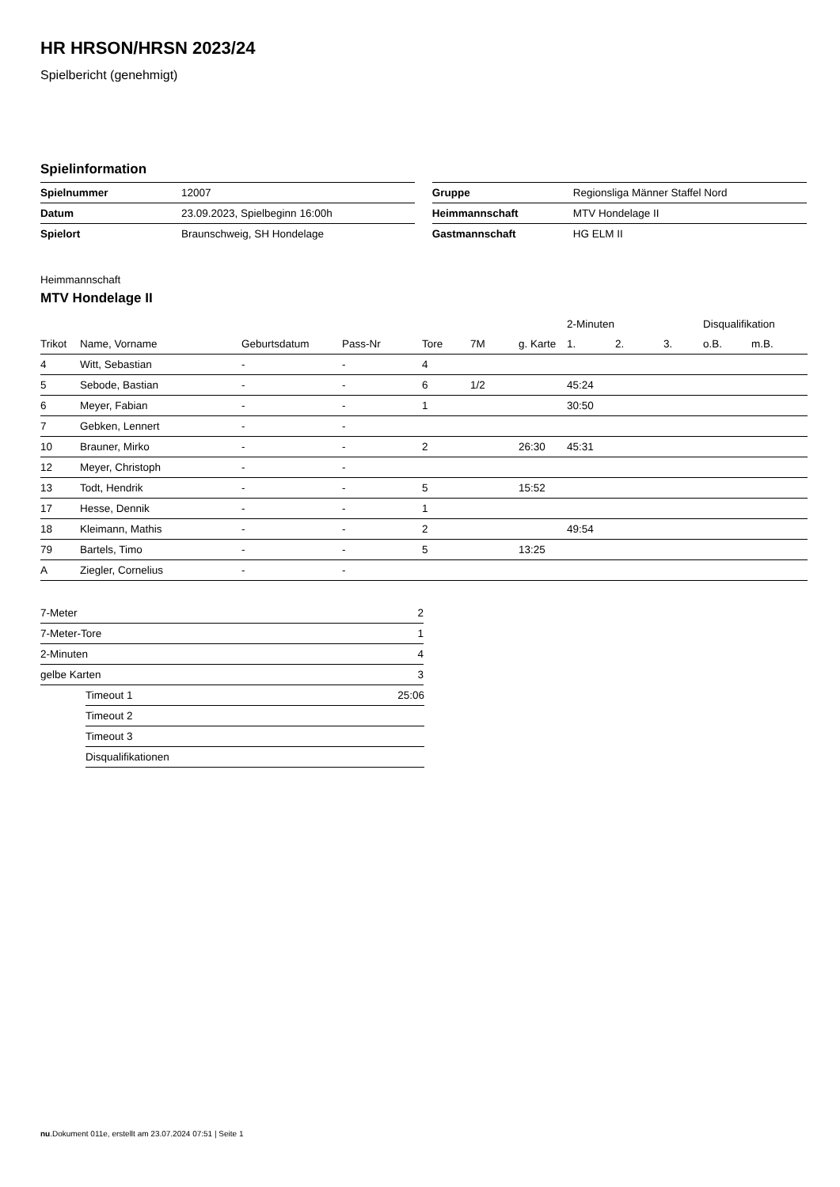HR HRSON/HRSN 2023/24
Spielbericht (genehmigt)
Spielinformation
| Spielnummer | 12007 |
| Datum | 23.09.2023, Spielbeginn 16:00h |
| Spielort | Braunschweig, SH Hondelage |
| Gruppe | Regionsliga Männer Staffel Nord |
| Heimmannschaft | MTV Hondelage II |
| Gastmannschaft | HG ELM II |
Heimmannschaft
MTV Hondelage II
| | | | | | | | 2-Minuten | | | Disqualifikation | |
| --- | --- | --- | --- | --- | --- | --- | --- | --- | --- | --- | --- |
| Trikot | Name, Vorname | Geburtsdatum | Pass-Nr | Tore | 7M | g. Karte | 1. | 2. | 3. | o.B. | m.B. |
| 4 | Witt, Sebastian | - | - | 4 | | | | | | | |
| 5 | Sebode, Bastian | - | - | 6 | 1/2 | | 45:24 | | | | |
| 6 | Meyer, Fabian | - | - | 1 | | | 30:50 | | | | |
| 7 | Gebken, Lennert | - | - | | | | | | | | |
| 10 | Brauner, Mirko | - | - | 2 | | 26:30 | 45:31 | | | | |
| 12 | Meyer, Christoph | - | - | | | | | | | | |
| 13 | Todt, Hendrik | - | - | 5 | | 15:52 | | | | | |
| 17 | Hesse, Dennik | - | - | 1 | | | | | | | |
| 18 | Kleimann, Mathis | - | - | 2 | | | 49:54 | | | | |
| 79 | Bartels, Timo | - | - | 5 | | 13:25 | | | | | |
| A | Ziegler, Cornelius | - | - | | | | | | | | |
| 7-Meter | 2 |
| 7-Meter-Tore | 1 |
| 2-Minuten | 4 |
| gelbe Karten | 3 |
| Timeout 1 | 25:06 |
| Timeout 2 | |
| Timeout 3 | |
| Disqualifikationen | |
nu.Dokument 011e, erstellt am 23.07.2024 07:51 | Seite 1